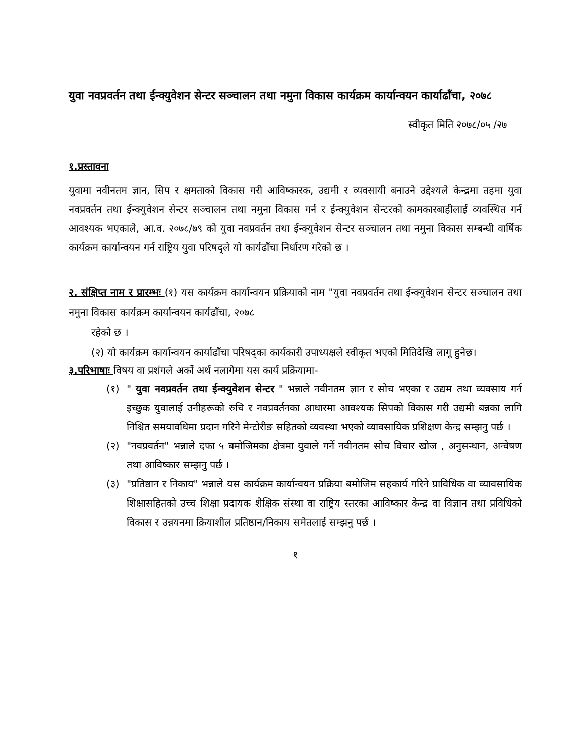युवा नवप्रवर्तन तथा ईन्क्युवेशन सेन्टर सञ्चालन तथा नमुना विकास कार्यक्रम कार्यान्वयन कार्याढाँचा, २०७८
स्वीकृत मिति २०७८/०५ /२७
१.प्रस्तावना
युवामा नवीनतम ज्ञान, सिप र क्षमताको विकास गरी आविष्कारक, उद्यमी र व्यवसायी बनाउने उद्देश्यले केन्द्रमा तहमा युवा नवप्रवर्तन तथा ईन्क्युवेशन सेन्टर सञ्चालन तथा नमुना विकास गर्न र ईन्क्युवेशन सेन्टरको कामकारबाहीलाई व्यवस्थित गर्न आवश्यक भएकाले, आ.व. २०७८/७९ को युवा नवप्रवर्तन तथा ईन्क्युवेशन सेन्टर सञ्चालन तथा नमुना विकास सम्बन्धी वार्षिक कार्यक्रम कार्यान्वयन गर्न राष्ट्रिय युवा परिषद्ले यो कार्यढाँचा निर्धारण गरेको छ ।
२. संक्षिप्त नाम र प्रारम्भः (१) यस कार्यक्रम कार्यान्वयन प्रक्रियाको नाम "युवा नवप्रवर्तन तथा ईन्क्युवेशन सेन्टर सञ्चालन तथा नमुना विकास कार्यक्रम कार्यान्वयन कार्यढाँचा, २०७८
रहेको छ ।
(२) यो कार्यक्रम कार्यान्वयन कार्याढाँचा परिषद्का कार्यकारी उपाध्यक्षले स्वीकृत भएको मितिदेखि लागू हुनेछ।
३.परिभाषाः विषय वा प्रशंगले अर्को अर्थ नलागेमा यस कार्य प्रक्रियामा-
(१) " युवा नवप्रवर्तन तथा ईन्क्युवेशन सेन्टर " भन्नाले नवीनतम ज्ञान र सोच भएका र उद्यम तथा व्यवसाय गर्न इच्छुक युवालाई उनीहरूको रुचि र नवप्रवर्तनका आधारमा आवश्यक सिपको विकास गरी उद्यमी बन्नका लागि निश्चित समयावधिमा प्रदान गरिने मेन्टोरीङ सहितको व्यवस्था भएको व्यावसायिक प्रशिक्षण केन्द्र सम्झनु पर्छ ।
(२) "नवप्रवर्तन" भन्नाले दफा ५ बमोजिमका क्षेत्रमा युवाले गर्ने नवीनतम सोच विचार खोज , अनुसन्धान, अन्वेषण तथा आविष्कार सम्झनु पर्छ ।
(३) "प्रतिष्ठान र निकाय" भन्नाले यस कार्यक्रम कार्यान्वयन प्रक्रिया बमोजिम सहकार्य गरिने प्राविधिक वा व्यावसायिक शिक्षासहितको उच्च शिक्षा प्रदायक शैक्षिक संस्था वा राष्ट्रिय स्तरका आविष्कार केन्द्र वा विज्ञान तथा प्रविधिको विकास र उन्नयनमा क्रियाशील प्रतिष्ठान/निकाय समेतलाई सम्झनु पर्छ ।
१